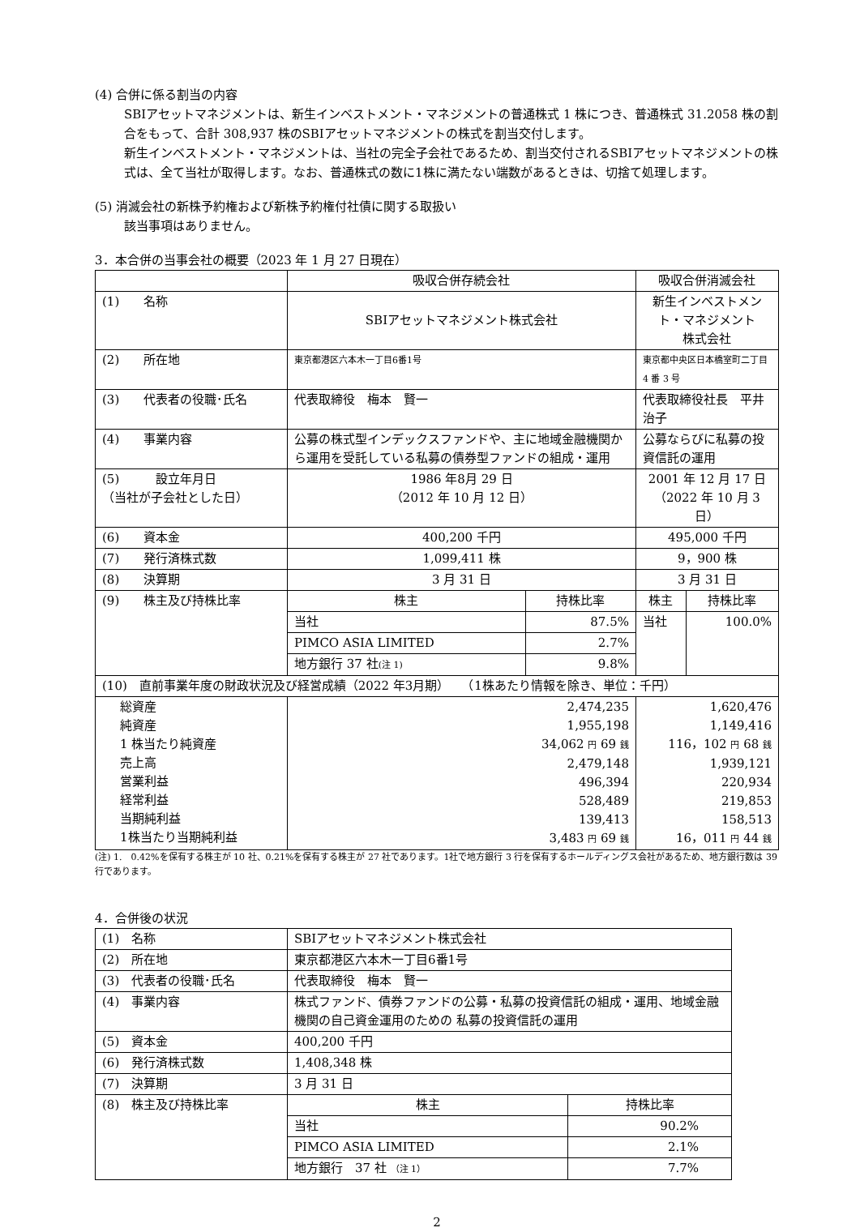(4) 合併に係る割当の内容
SBIアセットマネジメントは、新生インベストメント・マネジメントの普通株式 1 株につき、普通株式 31.2058 株の割合をもって、合計 308,937 株のSBIアセットマネジメントの株式を割当交付します。
新生インベストメント・マネジメントは、当社の完全子会社であるため、割当交付されるSBIアセットマネジメントの株式は、全て当社が取得します。なお、普通株式の数に1株に満たない端数があるときは、切捨て処理します。
(5) 消滅会社の新株予約権および新株予約権付社債に関する取扱い
該当事項はありません。
3．本合併の当事会社の概要（2023 年 1 月 27 日現在）
| | 吸収合併存続会社 | | 吸収合併消滅会社 | |
| (1) 名称 | SBIアセットマネジメント株式会社 | | 新生インベストメント・マネジメント 株式会社 | |
| (2) 所在地 | 東京都港区六本木一丁目6番1号 | | 東京都中央区日本橋室町二丁目 4 番 3 号 | |
| (3) 代表者の役職･氏名 | 代表取締役 梅本 賢一 | | 代表取締役社長 平井 治子 | |
| (4) 事業内容 | 公募の株式型インデックスファンドや、主に地域金融機関から運用を受託している私募の債券型ファンドの組成・運用 | | 公募ならびに私募の投資信託の運用 | |
| (5) 設立年月日 （当社が子会社とした日） | 1986 年8月 29 日 （2012 年 10 月 12 日） | | 2001 年 12 月 17 日 （2022 年 10 月 3 日） | |
| (6) 資本金 | 400,200 千円 | | 495,000 千円 | |
| (7) 発行済株式数 | 1,099,411 株 | | 9，900 株 | |
| (8) 決算期 | 3 月 31 日 | | 3 月 31 日 | |
| (9) 株主及び持株比率 | 株主 | 持株比率 | 株主 | 持株比率 |
| | 当社 | 87.5% | 当社 | 100.0% |
| | PIMCO ASIA LIMITED | 2.7% | | |
| | 地方銀行 37 社 (注 1) | 9.8% | | |
| (10) 直前事業年度の財政状況及び経営成績（2022 年3月期） （1株あたり情報を除き、単位：千円） | | | | |
| 総資産 純資産 1 株当たり純資産 売上高 営業利益 経常利益 当期純利益 1株当たり当期純利益 | 2,474,235 1,955,198 34,062 円 69 銭 2,479,148 496,394 528,489 139,413 3,483 円 69 銭 | | 1,620,476 1,149,416 116，102 円 68 銭 1,939,121 220,934 219,853 158,513 16，011 円 44 銭 | |
(注) 1.　0.42%を保有する株主が 10 社、0.21%を保有する株主が 27 社であります。1社で地方銀行 3 行を保有するホールディングス会社があるため、地方銀行数は 39 行であります。
4．合併後の状況
| (1) 名称 | SBIアセットマネジメント株式会社 | |
| (2) 所在地 | 東京都港区六本木一丁目6番1号 | |
| (3) 代表者の役職･氏名 | 代表取締役 梅本 賢一 | |
| (4) 事業内容 | 株式ファンド、債券ファンドの公募・私募の投資信託の組成・運用、地域金融機関の自己資金運用のための 私募の投資信託の運用 | |
| (5) 資本金 | 400,200 千円 | |
| (6) 発行済株式数 | 1,408,348 株 | |
| (7) 決算期 | 3 月 31 日 | |
| (8) 株主及び持株比率 | 株主 | 持株比率 |
| | 当社 | 90.2% |
| | PIMCO ASIA LIMITED | 2.1% |
| | 地方銀行 37 社 （注 1） | 7.7% |
2